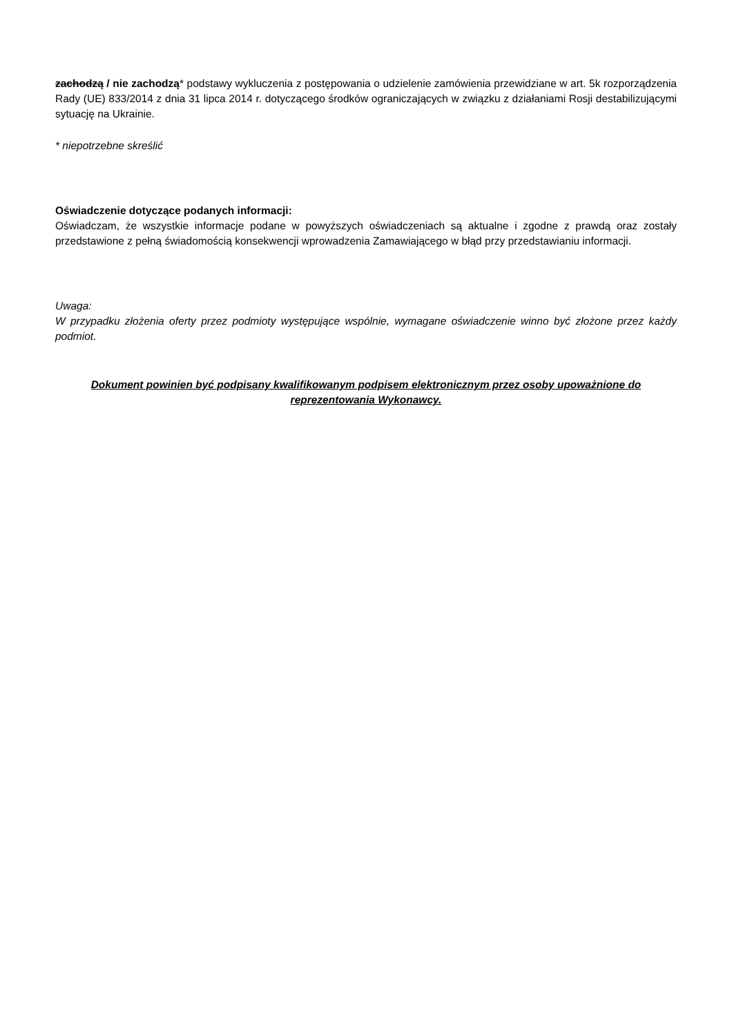zachodzą / nie zachodzą* podstawy wykluczenia z postępowania o udzielenie zamówienia przewidziane w art. 5k rozporządzenia Rady (UE) 833/2014 z dnia 31 lipca 2014 r. dotyczącego środków ograniczających w związku z działaniami Rosji destabilizującymi sytuację na Ukrainie.
* niepotrzebne skreślić
Oświadczenie dotyczące podanych informacji:
Oświadczam, że wszystkie informacje podane w powyższych oświadczeniach są aktualne i zgodne z prawdą oraz zostały przedstawione z pełną świadomością konsekwencji wprowadzenia Zamawiającego w błąd przy przedstawianiu informacji.
Uwaga:
W przypadku złożenia oferty przez podmioty występujące wspólnie, wymagane oświadczenie winno być złożone przez każdy podmiot.
Dokument powinien być podpisany kwalifikowanym podpisem elektronicznym przez osoby upoważnione do reprezentowania Wykonawcy.